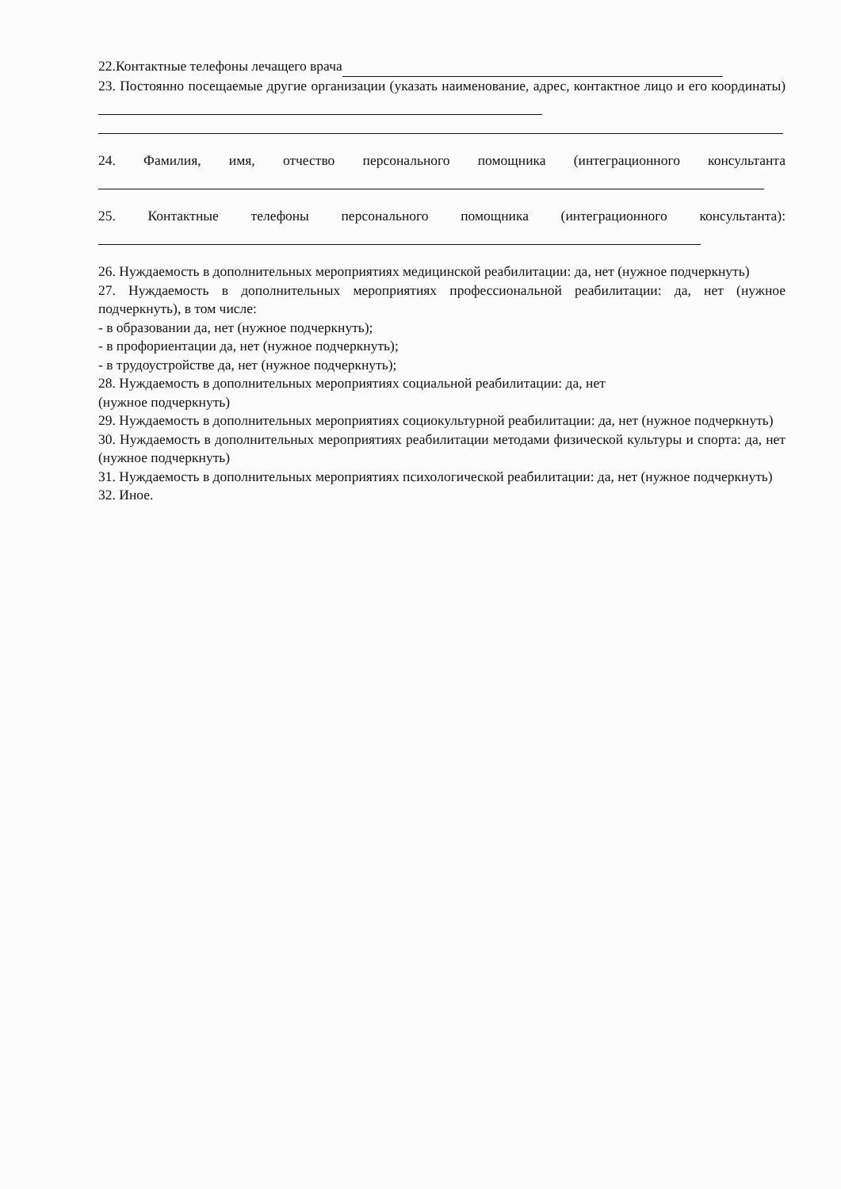22.Контактные телефоны лечащего врача
23. Постоянно посещаемые другие организации (указать наименование, адрес, контактное лицо и его координаты)
24. Фамилия, имя, отчество персонального помощника (интеграционного консультанта
25. Контактные телефоны персонального помощника (интеграционного консультанта):
26. Нуждаемость в дополнительных мероприятиях медицинской реабилитации: да, нет (нужное подчеркнуть)
27. Нуждаемость в дополнительных мероприятиях профессиональной реабилитации: да, нет (нужное подчеркнуть), в том числе:
- в образовании да, нет (нужное подчеркнуть);
- в профориентации да, нет (нужное подчеркнуть);
- в трудоустройстве да, нет (нужное подчеркнуть);
28. Нуждаемость в дополнительных мероприятиях социальной реабилитации: да, нет
(нужное подчеркнуть)
29. Нуждаемость в дополнительных мероприятиях социокультурной реабилитации: да, нет (нужное подчеркнуть)
30. Нуждаемость в дополнительных мероприятиях реабилитации методами физической культуры и спорта: да, нет (нужное подчеркнуть)
31. Нуждаемость в дополнительных мероприятиях психологической реабилитации: да, нет (нужное подчеркнуть)
32. Иное.